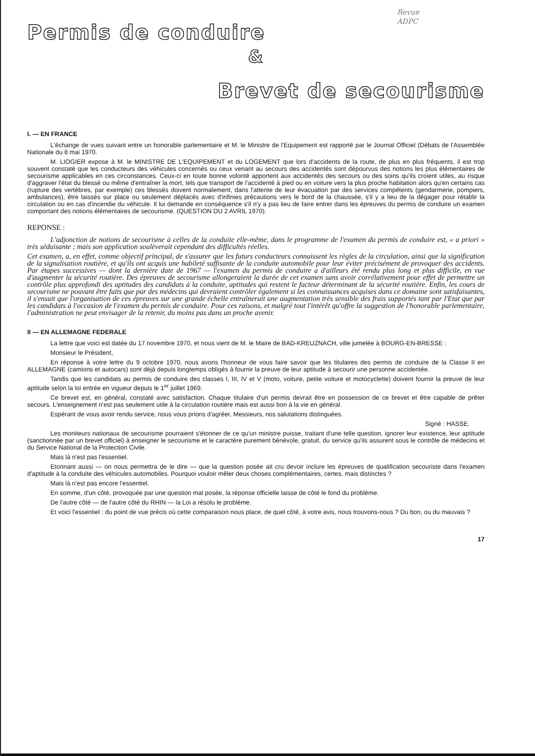Revue
ADPC
Permis de conduire
&
Brevet de secourisme
I. — EN FRANCE
L'échange de vues suivant entre un honorable parlementaire et M. le Ministre de l'Equipement est rapporté par le Journal Officiel (Débats de l'Assemblée Nationale du 8 mai 1970.
M. LIOGIER expose à M. le MINISTRE DE L'EQUIPEMENT et du LOGEMENT que lors d'accidents de la route, de plus en plus fréquents, il est trop souvent constaté que les conducteurs des véhicules concernés ou ceux venant au secours des accidentés sont dépourvus des notions les plus élémentaires de secourisme applicables en ces circonstances. Ceux-ci en toute bonne volonté apportent aux accidentés des secours ou des soins qu'ils croient utiles, au risque d'aggraver l'état du blessé ou même d'entraîner la mort, tels que transport de l'accidenté à pied ou en voiture vers la plus proche habitation alors qu'en certains cas (rupture des vertèbres, par exemple) ces blessés doivent normalement, dans l'attente de leur évacuation par des services compétents (gendarmerie, pompiers, ambulances), être laissés sur place ou seulement déplacés avec d'infinies précautions vers le bord de la chaussée, s'il y a lieu de la dégager pour rétablir la circulation ou en cas d'incendie du véhicule. Il lui demande en conséquence s'il n'y a pas lieu de faire entrer dans les épreuves du permis de conduire un examen comportant des notions élémentaires de secourisme. (QUESTION DU 2 AVRIL 1970).
REPONSE :
L'adjonction de notions de secourisme à celles de la conduite elle-même, dans le programme de l'examen du permis de conduire est, « a priori » très séduisante ; mais son application soulèverait cependant des difficultés réelles.
Cet examen, a, en effet, comme objectif principal, de s'assurer que les futurs conducteurs connaissent les règles de la circulation, ainsi que la signification de la signalisation routière, et qu'ils ont acquis une habileté suffisante de la conduite automobile pour leur éviter précisément de provoquer des accidents. Par étapes successives — dont la dernière date de 1967 — l'examen du permis de conduire a d'ailleurs été rendu plus long et plus difficile, en vue d'augmenter la sécurité routière. Des épreuves de secourisme allongeraient la durée de cet examen sans avoir corrélativement pour effet de permettre un contrôle plus approfondi des aptitudes des candidats à la conduite, aptitudes qui restent le facteur déterminant de la sécurité routière. Enfin, les cours de secourisme ne pouvant être faits que par des médecins qui devraient contrôler également si les connaissances acquises dans ce domaine sont satisfaisantes, il s'ensuit que l'organisation de ces épreuves sur une grande échelle entraînerait une augmentation très sensible des frais supportés tant par l'Etat que par les candidats à l'occasion de l'examen du permis de conduire. Pour ces raisons, et malgré tout l'intérêt qu'offre la suggestion de l'honorable parlementaire, l'administration ne peut envisager de la retenir, du moins pas dans un proche avenir.
II — EN ALLEMAGNE FEDERALE
La lettre que voici est datée du 17 novembre 1970, et nous vient de M. le Maire de BAD-KREUZNACH, ville jumelée à BOURG-EN-BRESSE :
Monsieur le Président,
En réponse à votre lettre du 9 octobre 1970, nous avons l'honneur de vous faire savoir que les titulaires des permis de conduire de la Classe II en ALLEMAGNE (camions et autocars) sont déjà depuis longtemps obligés à fournir la preuve de leur aptitude à secourir une personne accidentée.
Tandis que les candidats au permis de conduire des classes I, III, IV et V (moto, voiture, petite voiture et motocyclette) doivent fournir la preuve de leur aptitude selon la loi entrée en vigueur depuis le 1<sup>er</sup> juillet 1969.
Ce brevet est, en général, constaté avec satisfaction. Chaque titulaire d'un permis devrait être en possession de ce brevet et être capable de prêter secours. L'enseignement n'est pas seulement utile à la circulation routière mais est aussi bon à la vie en général.
Espérant de vous avoir rendu service, nous vous prions d'agréer, Messieurs, nos salutations distinguées.
Signé : HASSE.
Les moniteurs nationaux de secourisme pourraient s'étonner de ce qu'un ministre puisse, traitant d'une telle question, ignorer leur existence, leur aptitude (sanctionnée par un brevet officiel) à enseigner le secourisme et le caractère purement bénévole, gratuit, du service qu'ils assurent sous le contrôle de médecins et du Service National de la Protection Civile.
Mais là n'est pas l'essentiel.
Etonnant aussi — on nous permettra de le dire — que la question posée ait cru devoir inclure les épreuves de qualification secouriste dans l'examen d'aptitude à la conduite des véhicules automobiles. Pourquoi vouloir mêler deux choses complémentaires, certes, mais distinctes ?
Mais là n'est pas encore l'essentiel.
En somme, d'un côté, provoquée par une question mal posée, la réponse officielle laisse de côté le fond du problème.
De l'autre côté — de l'autre côté du RHIN — la Loi a résolu le problème.
Et voici l'essentiel : du point de vue précis où cette comparaison nous place, de quel côté, à votre avis, nous trouvons-nous ? Du bon, ou du mauvais ?
17